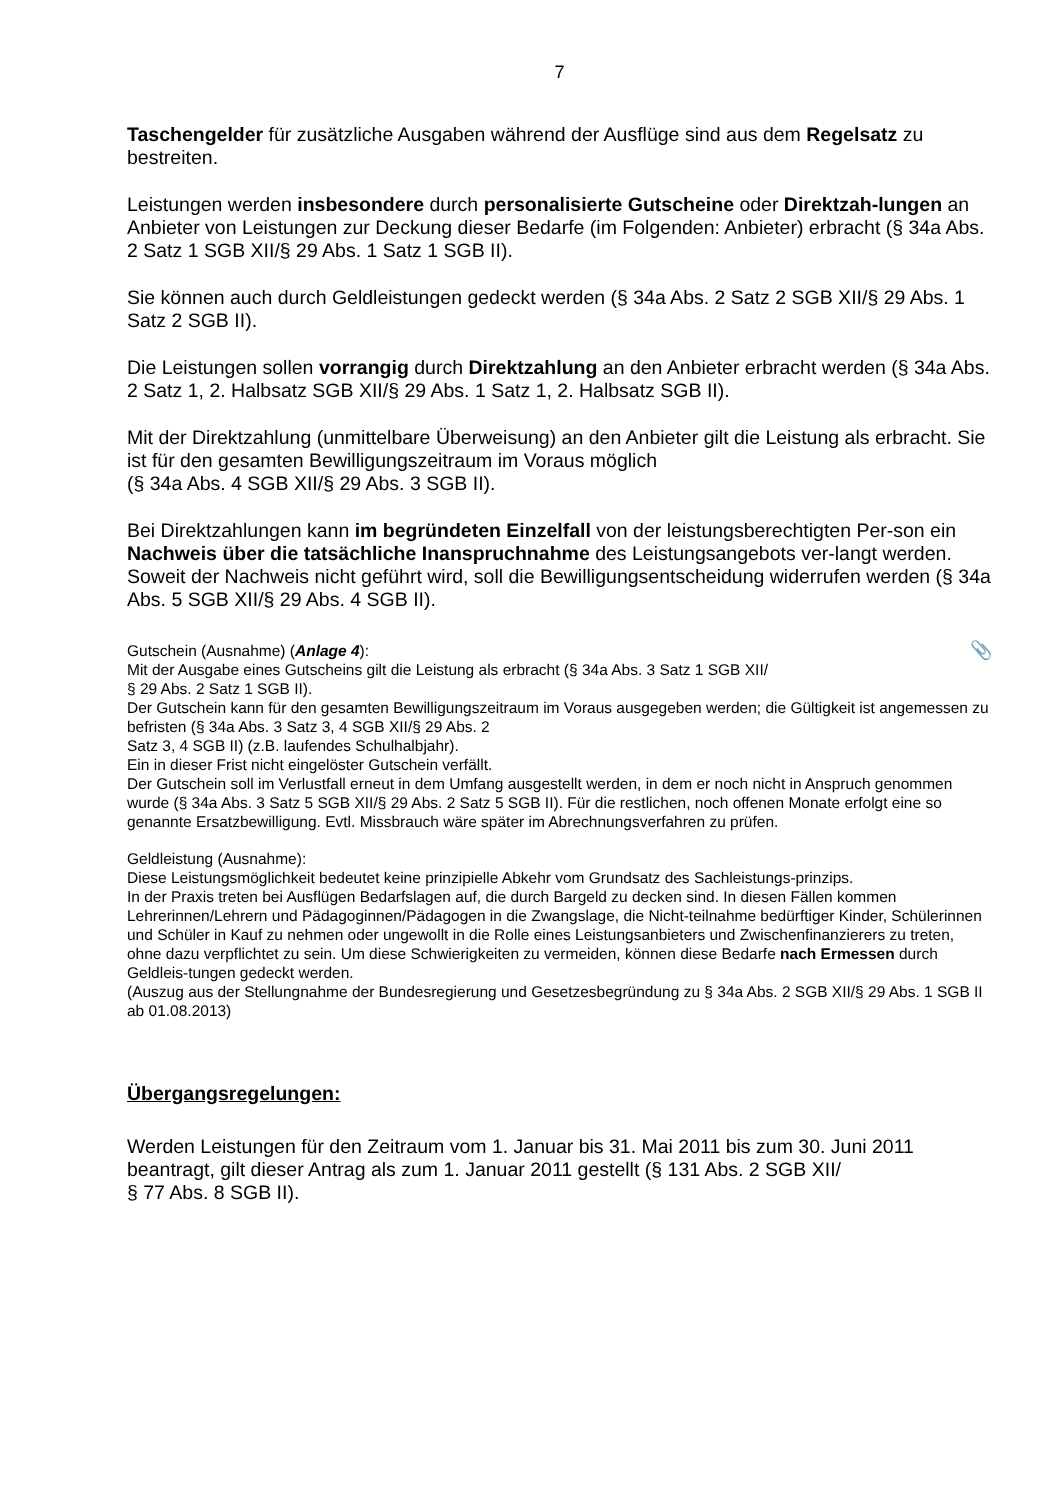7
Taschengelder für zusätzliche Ausgaben während der Ausflüge sind aus dem Regelsatz zu bestreiten.
Leistungen werden insbesondere durch personalisierte Gutscheine oder Direktzah-lungen an Anbieter von Leistungen zur Deckung dieser Bedarfe (im Folgenden: Anbieter) erbracht (§ 34a Abs. 2 Satz 1 SGB XII/§ 29 Abs. 1 Satz 1 SGB II).
Sie können auch durch Geldleistungen gedeckt werden (§ 34a Abs. 2 Satz 2 SGB XII/§ 29 Abs. 1 Satz 2 SGB II).
Die Leistungen sollen vorrangig durch Direktzahlung an den Anbieter erbracht werden (§ 34a Abs. 2 Satz 1, 2. Halbsatz SGB XII/§ 29 Abs. 1 Satz 1, 2. Halbsatz SGB II).
Mit der Direktzahlung (unmittelbare Überweisung) an den Anbieter gilt die Leistung als erbracht. Sie ist für den gesamten Bewilligungszeitraum im Voraus möglich
(§ 34a Abs. 4 SGB XII/§ 29 Abs. 3 SGB II).
Bei Direktzahlungen kann im begründeten Einzelfall von der leistungsberechtigten Per-son ein Nachweis über die tatsächliche Inanspruchnahme des Leistungsangebots ver-langt werden. Soweit der Nachweis nicht geführt wird, soll die Bewilligungsentscheidung widerrufen werden (§ 34a Abs. 5 SGB XII/§ 29 Abs. 4 SGB II).
📎 Gutschein (Ausnahme) (Anlage 4):
Mit der Ausgabe eines Gutscheins gilt die Leistung als erbracht (§ 34a Abs. 3 Satz 1 SGB XII/
§ 29 Abs. 2 Satz 1 SGB II).
Der Gutschein kann für den gesamten Bewilligungszeitraum im Voraus ausgegeben werden; die Gültigkeit ist angemessen zu befristen (§ 34a Abs. 3 Satz 3, 4 SGB XII/§ 29 Abs. 2
Satz 3, 4 SGB II) (z.B. laufendes Schulhalbjahr).
Ein in dieser Frist nicht eingelöster Gutschein verfällt.
Der Gutschein soll im Verlustfall erneut in dem Umfang ausgestellt werden, in dem er noch nicht in Anspruch genommen wurde (§ 34a Abs. 3 Satz 5 SGB XII/§ 29 Abs. 2 Satz 5 SGB II). Für die restlichen, noch offenen Monate erfolgt eine so genannte Ersatzbewilligung. Evtl. Missbrauch wäre später im Abrechnungsverfahren zu prüfen.
Geldleistung (Ausnahme):
Diese Leistungsmöglichkeit bedeutet keine prinzipielle Abkehr vom Grundsatz des Sachleistungs-prinzips.
In der Praxis treten bei Ausflügen Bedarfslagen auf, die durch Bargeld zu decken sind. In diesen Fällen kommen Lehrerinnen/Lehrern und Pädagoginnen/Pädagogen in die Zwangslage, die Nicht-teilnahme bedürftiger Kinder, Schülerinnen und Schüler in Kauf zu nehmen oder ungewollt in die Rolle eines Leistungsanbieters und Zwischenfinanzierers zu treten, ohne dazu verpflichtet zu sein. Um diese Schwierigkeiten zu vermeiden, können diese Bedarfe nach Ermessen durch Geldleis-tungen gedeckt werden.
(Auszug aus der Stellungnahme der Bundesregierung und Gesetzesbegründung zu § 34a Abs. 2 SGB XII/§ 29 Abs. 1 SGB II ab 01.08.2013)
Übergangsregelungen:
Werden Leistungen für den Zeitraum vom 1. Januar bis 31. Mai 2011 bis zum 30. Juni 2011 beantragt, gilt dieser Antrag als zum 1. Januar 2011 gestellt (§ 131 Abs. 2 SGB XII/
§ 77 Abs. 8 SGB II).